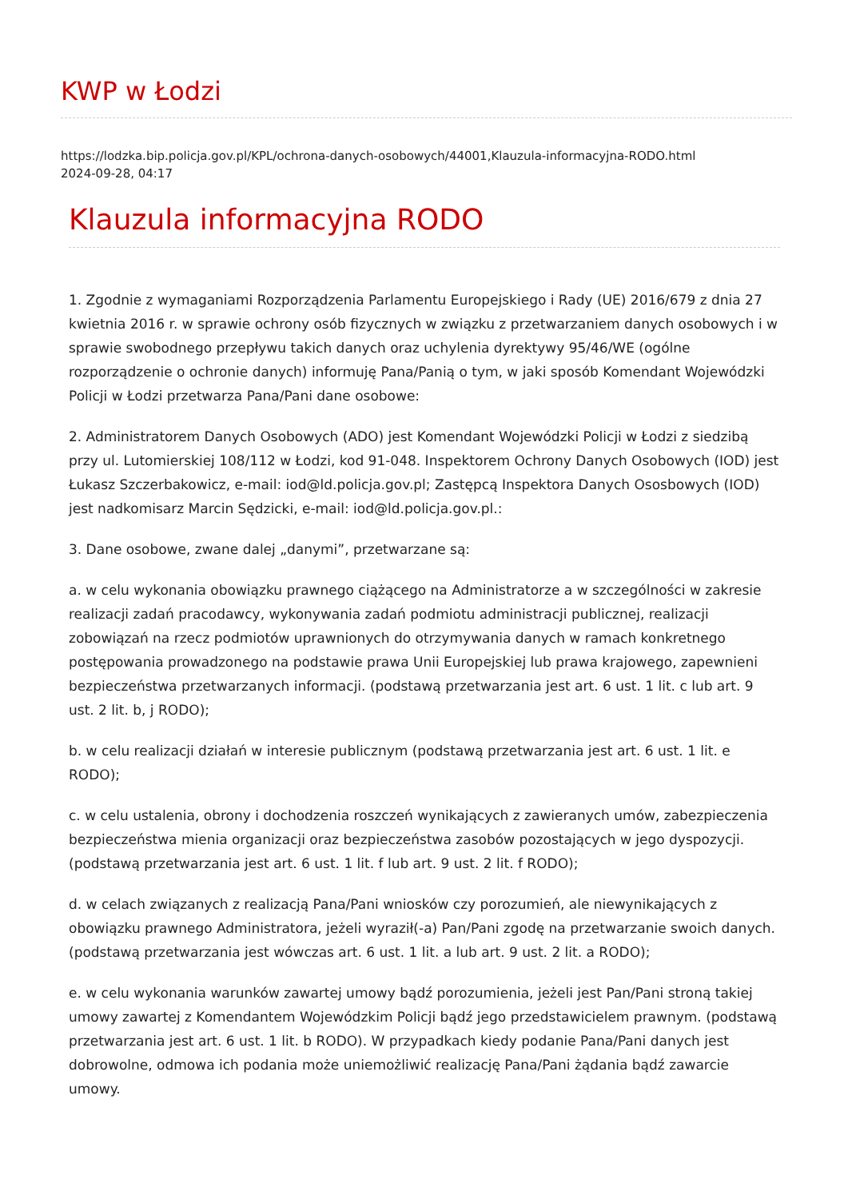KWP w Łodzi
https://lodzka.bip.policja.gov.pl/KPL/ochrona-danych-osobowych/44001,Klauzula-informacyjna-RODO.html
2024-09-28, 04:17
Klauzula informacyjna RODO
1. Zgodnie z wymaganiami Rozporządzenia Parlamentu Europejskiego i Rady (UE) 2016/679 z dnia 27 kwietnia 2016 r. w sprawie ochrony osób fizycznych w związku z przetwarzaniem danych osobowych i w sprawie swobodnego przepływu takich danych oraz uchylenia dyrektywy 95/46/WE (ogólne rozporządzenie o ochronie danych) informuję Pana/Panią o tym, w jaki sposób Komendant Wojewódzki Policji w Łodzi przetwarza Pana/Pani dane osobowe:
2. Administratorem Danych Osobowych (ADO) jest Komendant Wojewódzki Policji w Łodzi z siedzibą przy ul. Lutomierskiej 108/112 w Łodzi, kod 91-048. Inspektorem Ochrony Danych Osobowych (IOD) jest Łukasz Szczerbakowicz, e-mail: iod@ld.policja.gov.pl; Zastępcą Inspektora Danych Ososbowych (IOD) jest nadkomisarz Marcin Sędzicki, e-mail: iod@ld.policja.gov.pl.:
3. Dane osobowe, zwane dalej „danymi”, przetwarzane są:
a. w celu wykonania obowiązku prawnego ciążącego na Administratorze a w szczególności w zakresie realizacji zadań pracodawcy, wykonywania zadań podmiotu administracji publicznej, realizacji zobowiązań na rzecz podmiotów uprawnionych do otrzymywania danych w ramach konkretnego postępowania prowadzonego na podstawie prawa Unii Europejskiej lub prawa krajowego, zapewnieni bezpieczeństwa przetwarzanych informacji. (podstawą przetwarzania jest art. 6 ust. 1 lit. c lub art. 9 ust. 2 lit. b, j RODO);
b. w celu realizacji działań w interesie publicznym (podstawą przetwarzania jest art. 6 ust. 1 lit. e RODO);
c. w celu ustalenia, obrony i dochodzenia roszczeń wynikających z zawieranych umów, zabezpieczenia bezpieczeństwa mienia organizacji oraz bezpieczeństwa zasobów pozostających w jego dyspozycji. (podstawą przetwarzania jest art. 6 ust. 1 lit. f lub art. 9 ust. 2 lit. f RODO);
d. w celach związanych z realizacją Pana/Pani wniosków czy porozumień, ale niewynikających z obowiązku prawnego Administratora, jeżeli wyraził(-a) Pan/Pani zgodę na przetwarzanie swoich danych. (podstawą przetwarzania jest wówczas art. 6 ust. 1 lit. a lub art. 9 ust. 2 lit. a RODO);
e. w celu wykonania warunków zawartej umowy bądź porozumienia, jeżeli jest Pan/Pani stroną takiej umowy zawartej z Komendantem Wojewódzkim Policji bądź jego przedstawicielem prawnym. (podstawą przetwarzania jest art. 6 ust. 1 lit. b RODO). W przypadkach kiedy podanie Pana/Pani danych jest dobrowolne, odmowa ich podania może uniemożliwić realizację Pana/Pani żądania bądź zawarcie umowy.